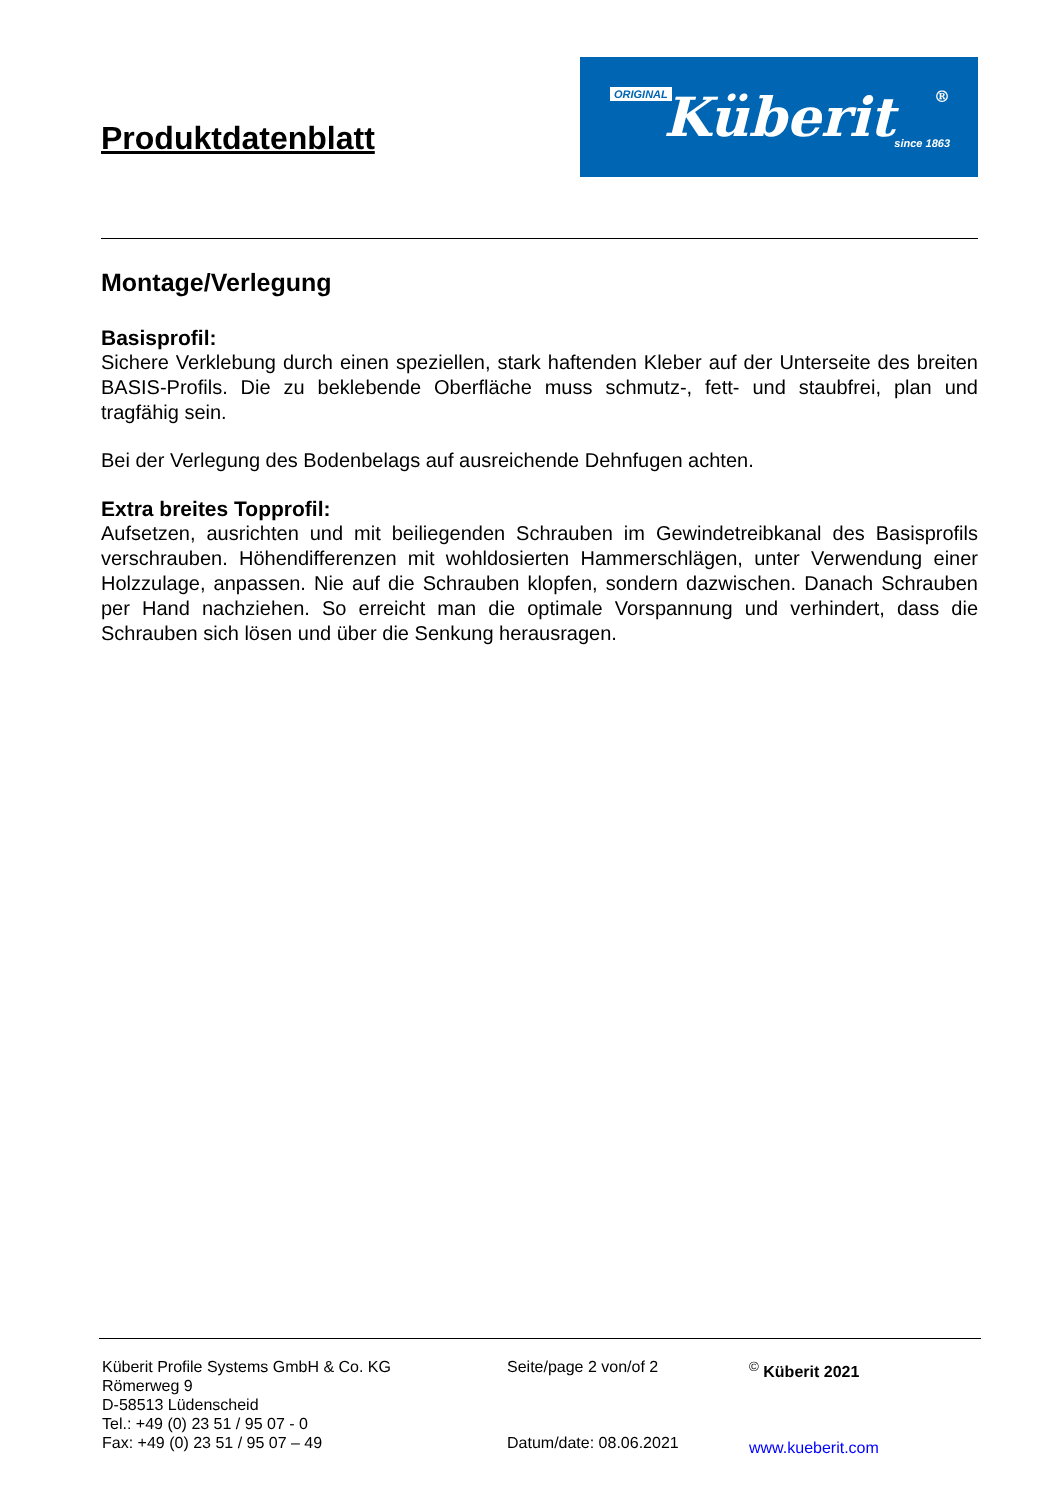Produktdatenblatt
ORIGINAL Küberit ®
since 1863
Montage/Verlegung
Basisprofil:
Sichere Verklebung durch einen speziellen, stark haftenden Kleber auf der Unterseite des breiten BASIS-Profils. Die zu beklebende Oberfläche muss schmutz-, fett- und staubfrei, plan und tragfähig sein.
Bei der Verlegung des Bodenbelags auf ausreichende Dehnfugen achten.
Extra breites Topprofil:
Aufsetzen, ausrichten und mit beiliegenden Schrauben im Gewindetreibkanal des Basisprofils verschrauben. Höhendifferenzen mit wohldosierten Hammerschlägen, unter Verwendung einer Holzzulage, anpassen. Nie auf die Schrauben klopfen, sondern dazwischen. Danach Schrauben per Hand nachziehen. So erreicht man die optimale Vorspannung und verhindert, dass die Schrauben sich lösen und über die Senkung herausragen.
Küberit Profile Systems GmbH & Co. KG
Römerweg 9
D-58513 Lüdenscheid
Tel.: +49 (0) 23 51 / 95 07 - 0
Fax: +49 (0) 23 51 / 95 07 – 49
Seite/page 2 von/of 2
Datum/date: 08.06.2021
<sup>©</sup> Küberit 2021
www.kueberit.com